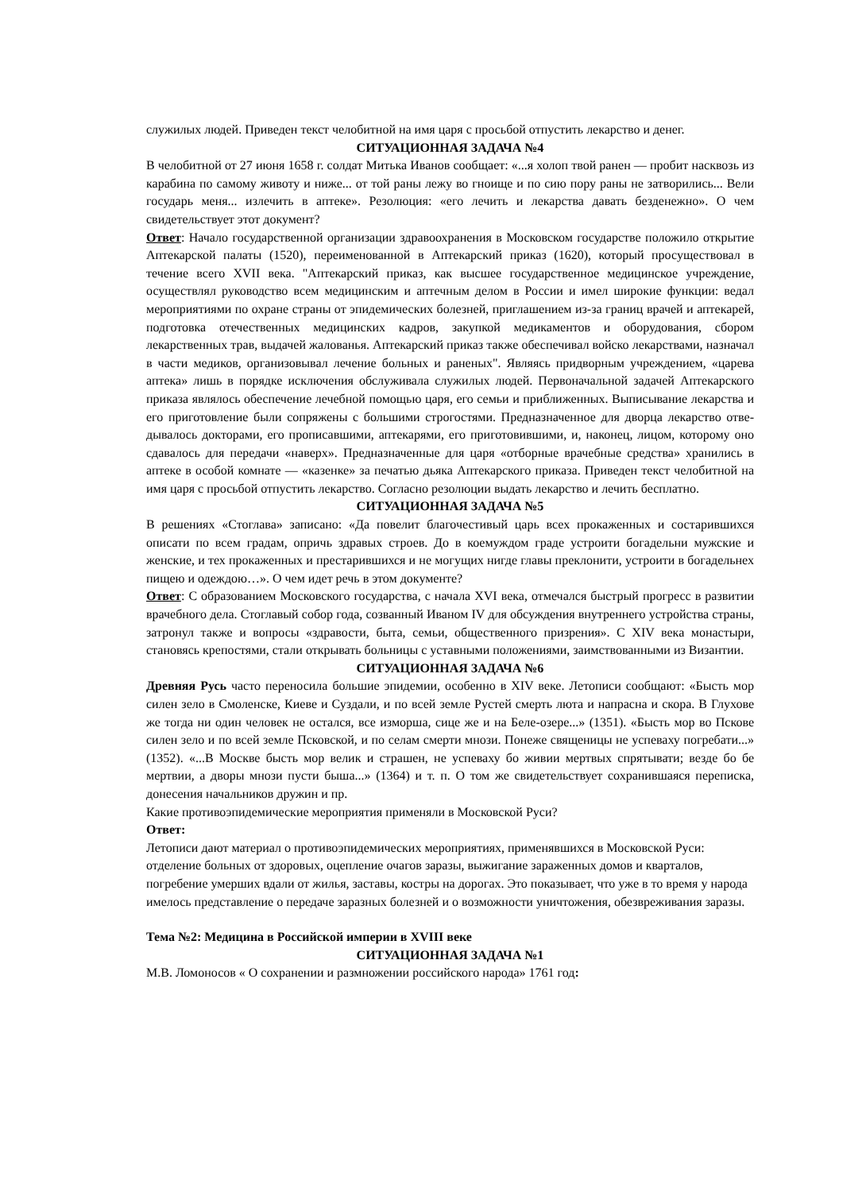служилых людей. Приведен текст челобитной на имя царя с просьбой отпустить лекарство и денег.
СИТУАЦИОННАЯ ЗАДАЧА №4
В челобитной от 27 июня 1658 г. солдат Митька Иванов сообщает: «...я холоп твой ранен — пробит насквозь из карабина по самому животу и ниже... от той раны лежу во гноище и по сию пору раны не затворились... Вели государь меня... излечить в аптеке». Резолюция: «его лечить и лекарства давать безденежно». О чем свидетельствует этот документ?
Ответ: Начало государственной организации здравоохранения в Московском государстве положило открытие Аптекарской палаты (1520), переименованной в Аптекарский приказ (1620), который просуществовал в течение всего XVII века. "Аптекарский приказ, как высшее государственное медицинское учреждение, осуществлял руководство всем медицинским и аптечным делом в России и имел широкие функции: ведал мероприятиями по охране страны от эпидемических болезней, приглашением из-за границ врачей и аптекарей, подготовка отечественных медицинских кадров, закупкой медикаментов и оборудования, сбором лекарственных трав, выдачей жалованья. Аптекарский приказ также обеспечивал войско лекарствами, назначал в части медиков, организовывал лечение больных и раненых". Являясь придворным учреждением, «царева аптека» лишь в порядке исключения обслуживала служилых людей. Первоначальной задачей Аптекарского приказа являлось обеспечение лечебной помощью царя, его семьи и приближенных. Выписывание лекарства и его приготовление были сопряжены с большими строгостями. Предназначенное для дворца лекарство отве-дывалось докторами, его прописавшими, аптекарями, его приготовившими, и, наконец, лицом, которому оно сдавалось для передачи «наверх». Предназначенные для царя «отборные врачебные средства» хранились в аптеке в особой комнате — «казенке» за печатью дьяка Аптекарского приказа. Приведен текст челобитной на имя царя с просьбой отпустить лекарство. Согласно резолюции выдать лекарство и лечить бесплатно.
СИТУАЦИОННАЯ ЗАДАЧА №5
В решениях «Стоглава» записано: «Да повелит благочестивый царь всех прокаженных и состарившихся описати по всем градам, опричь здравых строев. До в коемуждом граде устроити богадельни мужские и женские, и тех прокаженных и престарившихся и не могущих нигде главы преклонити, устроити в богадельнех пищею и одеждою…». О чем идет речь в этом документе?
Ответ: С образованием Московского государства, с начала XVI века, отмечался быстрый прогресс в развитии врачебного дела. Стоглавый собор года, созванный Иваном IV для обсуждения внутреннего устройства страны, затронул также и вопросы «здравости, быта, семьи, общественного призрения». С XIV века монастыри, становясь крепостями, стали открывать больницы с уставными положениями, заимствованными из Византии.
СИТУАЦИОННАЯ ЗАДАЧА №6
Древняя Русь часто переносила большие эпидемии, особенно в XIV веке. Летописи сообщают: «Бысть мор силен зело в Смоленске, Киеве и Суздали, и по всей земле Рустей смерть люта и напрасна и скора. В Глухове же тогда ни один человек не остался, все изморша, сице же и на Беле-озере...» (1351). «Бысть мор во Пскове силен зело и по всей земле Псковской, и по селам смерти мнози. Понеже священицы не успеваху погребати...» (1352). «...В Москве бысть мор велик и страшен, не успеваху бо живии мертвых спрятывати; везде бо бе мертвии, а дворы мнози пусти быша...» (1364) и т. п. О том же свидетельствует сохранившаяся переписка, донесения начальников дружин и пр.
Какие противоэпидемические мероприятия применяли в Московской Руси?
Ответ:
Летописи дают материал о противоэпидемических мероприятиях, применявшихся в Московской Руси: отделение больных от здоровых, оцепление очагов заразы, выжигание зараженных домов и кварталов, погребение умерших вдали от жилья, заставы, костры на дорогах. Это показывает, что уже в то время у народа имелось представление о передаче заразных болезней и о возможности уничтожения, обезвреживания заразы.
Тема №2: Медицина в Российской империи в XVIII веке
СИТУАЦИОННАЯ ЗАДАЧА №1
М.В. Ломоносов « О сохранении и размножении российского народа» 1761 год: